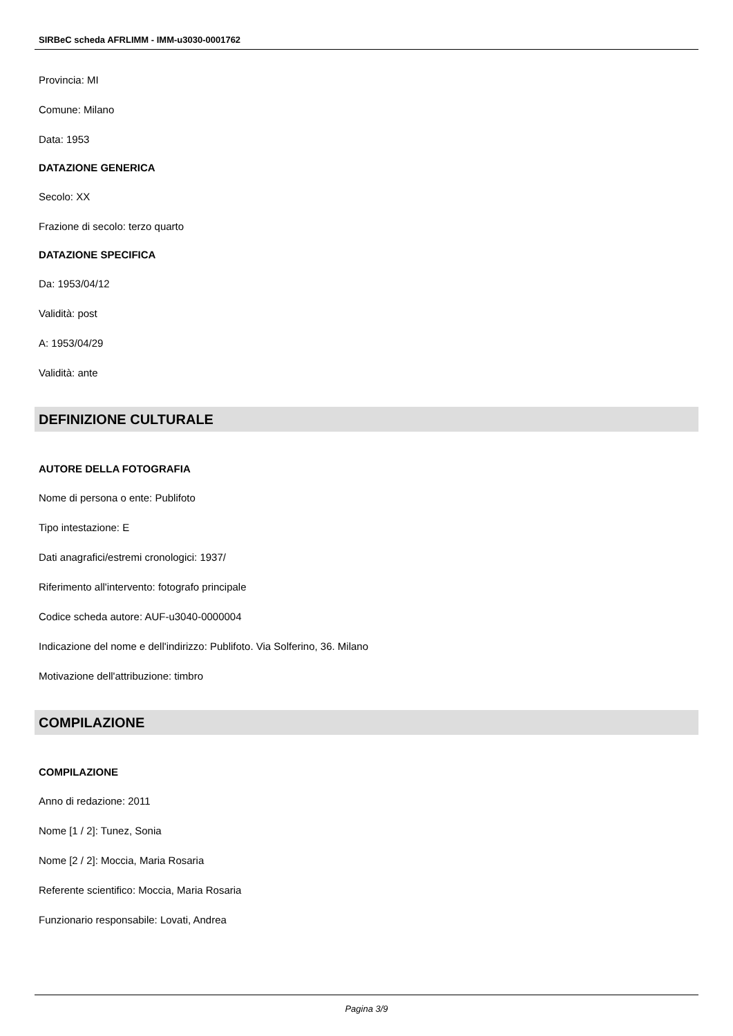SIRBeC scheda AFRLIMM - IMM-u3030-0001762
Provincia: MI
Comune: Milano
Data: 1953
DATAZIONE GENERICA
Secolo: XX
Frazione di secolo: terzo quarto
DATAZIONE SPECIFICA
Da: 1953/04/12
Validità: post
A: 1953/04/29
Validità: ante
DEFINIZIONE CULTURALE
AUTORE DELLA FOTOGRAFIA
Nome di persona o ente: Publifoto
Tipo intestazione: E
Dati anagrafici/estremi cronologici: 1937/
Riferimento all'intervento: fotografo principale
Codice scheda autore: AUF-u3040-0000004
Indicazione del nome e dell'indirizzo: Publifoto. Via Solferino, 36. Milano
Motivazione dell'attribuzione: timbro
COMPILAZIONE
COMPILAZIONE
Anno di redazione: 2011
Nome [1 / 2]: Tunez, Sonia
Nome [2 / 2]: Moccia, Maria Rosaria
Referente scientifico: Moccia, Maria Rosaria
Funzionario responsabile: Lovati, Andrea
Pagina 3/9